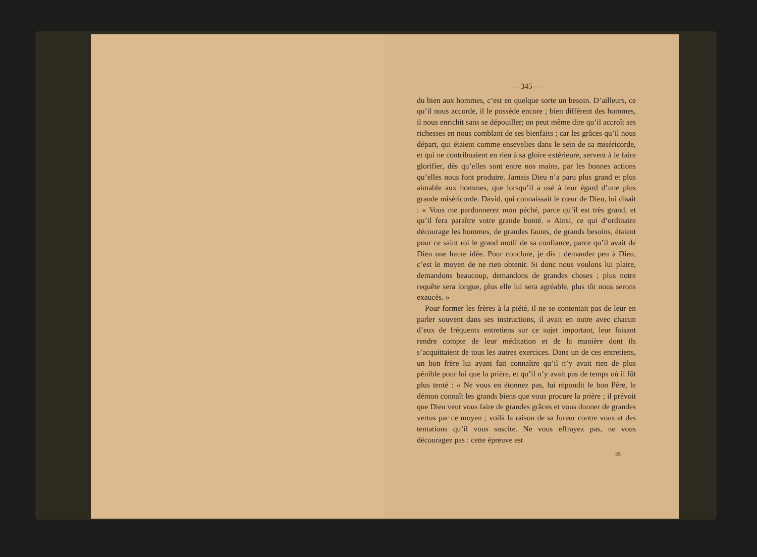— 345 —
du bien aux hommes, c’est en quelque sorte un besoin. D’ailleurs, ce qu’il nous accorde, il le possède encore ; bien différent des hommes, il nous enrichit sans se dépouiller; on peut même dire qu’il accroît ses richesses en nous comblant de ses bienfaits ; car les grâces qu’il nous départ, qui étaient comme ensevelies dans le sein de sa miséricorde, et qui ne contribuaient en rien à sa gloire extérieure, servent à le faire glorifier, dès qu’elles sont entre nos mains, par les bonnes actions qu’elles nous font produire. Jamais Dieu n’a paru plus grand et plus aimable aux hommes, que lorsqu’il a usé à leur égard d’une plus grande miséricorde. David, qui connaissait le cœur de Dieu, lui disait : « Vous me pardonnerez mon péché, parce qu’il est très grand, et qu’il fera paraître votre grande bonté. » Ainsi, ce qui d’ordinaire décourage les hommes, de grandes fautes, de grands besoins, étaient pour ce saint roi le grand motif de sa confiance, parce qu’il avait de Dieu une haute idée. Pour conclure, je dis : demander peu à Dieu, c’est le moyen de ne rien obtenir. Si donc nous voulons lui plaire, demandons beaucoup, demandons de grandes choses ; plus notre requête sera longue, plus elle lui sera agréable, plus tôt nous serons exaucés. »
Pour former les frères à la piété, il ne se contentait pas de leur en parler souvent dans ses instructions, il avait en outre avec chacun d’eux de fréquents entretiens sur ce sujet important, leur faisant rendre compte de leur méditation et de la manière dont ils s’acquittaient de tous les autres exercices. Dans un de ces entretiens, un bon frère lui ayant fait connaître qu’il n’y avait rien de plus pénible pour lui que la prière, et qu’il n’y avait pas de temps où il fût plus tenté : « Ne vous en étonnez pas, lui répondit le bon Père, le démon connaît les grands biens que vous procure la prière ; il prévoit que Dieu veut vous faire de grandes grâces et vous donner de grandes vertus par ce moyen ; voilà la raison de sa fureur contre vous et des tentations qu’il vous suscite. Ne vous effrayez pas, ne vous découragez pas : cette épreuve est
25